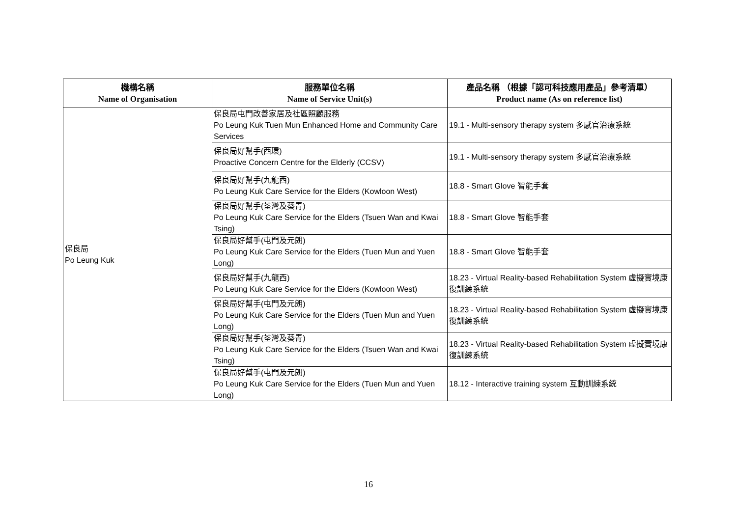| 機構名稱 Name of Organisation | 服務單位名稱 Name of Service Unit(s) | 產品名稱 （根據「認可科技應用產品」參考清單） Product name (As on reference list) |
| --- | --- | --- |
| 保良局 Po Leung Kuk | 保良局屯門改善家居及社區照顧服務 Po Leung Kuk Tuen Mun Enhanced Home and Community Care Services | 19.1 - Multi-sensory therapy system 多感官治療系統 |
| | 保良局好幫手(西環) Proactive Concern Centre for the Elderly (CCSV) | 19.1 - Multi-sensory therapy system 多感官治療系統 |
| | 保良局好幫手(九龍西) Po Leung Kuk Care Service for the Elders (Kowloon West) | 18.8 - Smart Glove 智能手套 |
| | 保良局好幫手(荃灣及葵青) Po Leung Kuk Care Service for the Elders (Tsuen Wan and Kwai Tsing) | 18.8 - Smart Glove 智能手套 |
| | 保良局好幫手(屯門及元朗) Po Leung Kuk Care Service for the Elders (Tuen Mun and Yuen Long) | 18.8 - Smart Glove 智能手套 |
| | 保良局好幫手(九龍西) Po Leung Kuk Care Service for the Elders (Kowloon West) | 18.23 - Virtual Reality-based Rehabilitation System 虛擬實境康復訓練系統 |
| | 保良局好幫手(屯門及元朗) Po Leung Kuk Care Service for the Elders (Tuen Mun and Yuen Long) | 18.23 - Virtual Reality-based Rehabilitation System 虛擬實境康復訓練系統 |
| | 保良局好幫手(荃灣及葵青) Po Leung Kuk Care Service for the Elders (Tsuen Wan and Kwai Tsing) | 18.23 - Virtual Reality-based Rehabilitation System 虛擬實境康復訓練系統 |
| | 保良局好幫手(屯門及元朗) Po Leung Kuk Care Service for the Elders (Tuen Mun and Yuen Long) | 18.12 - Interactive training system 互動訓練系統 |
16